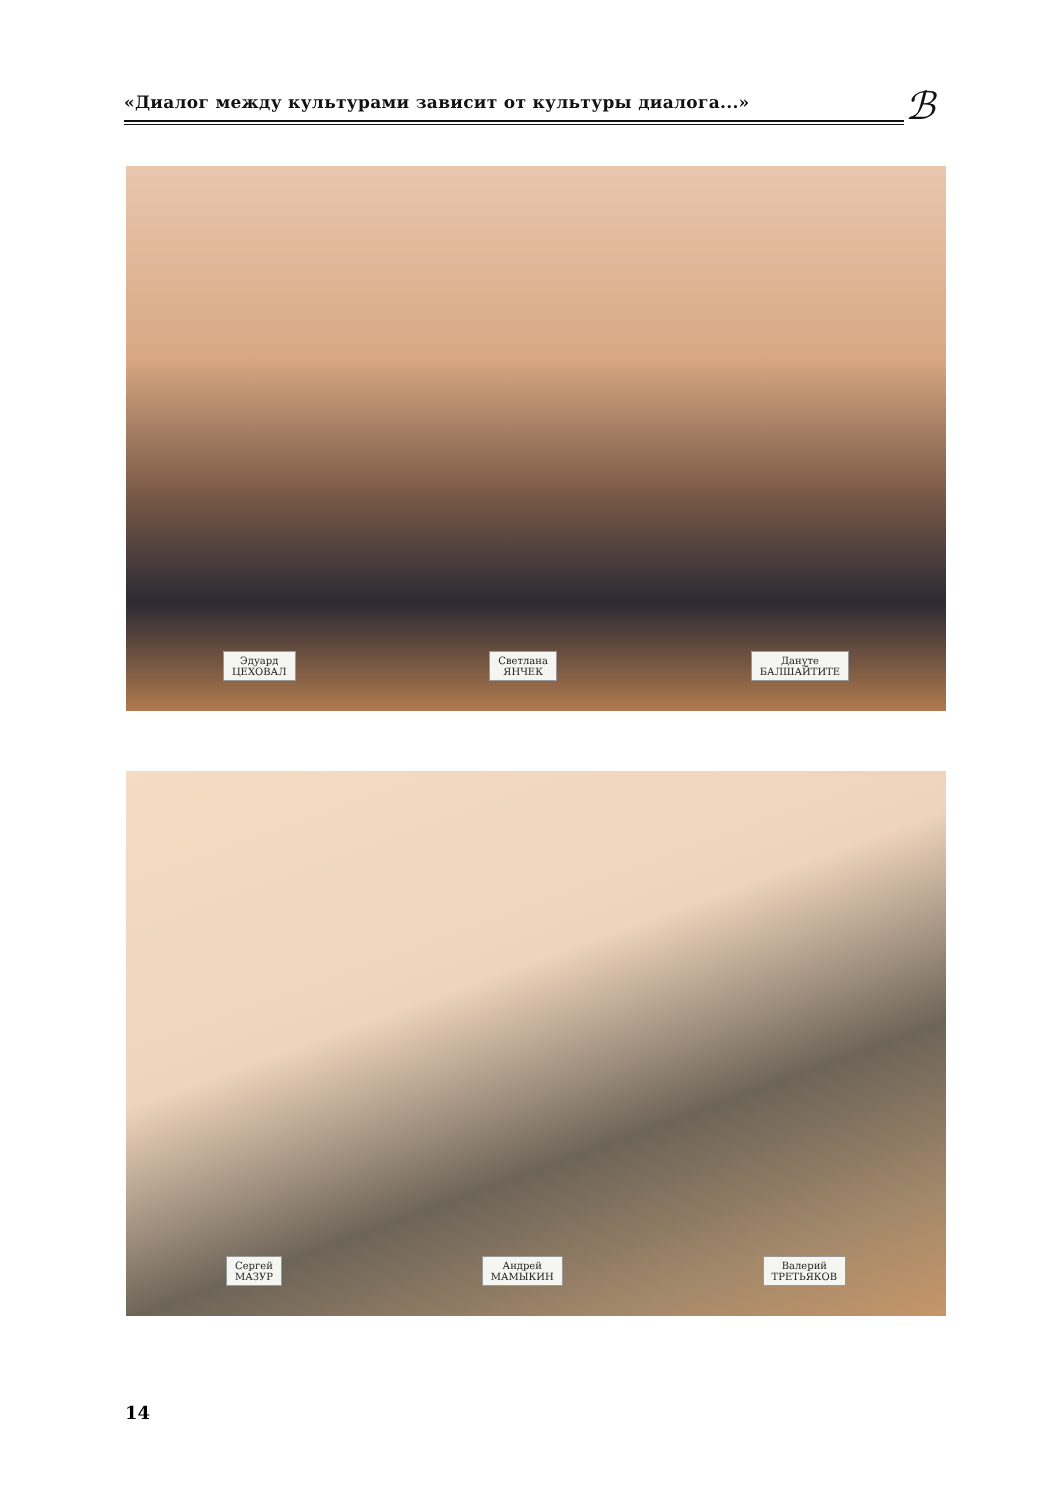«Диалог между культурами зависит от культуры диалога...» ℬ
Эдуард
ЦЕХОВАЛ Светлана
ЯНЧЕК Дануте
БАЛШАЙТИТЕ
Сергей
МАЗУР Андрей
МАМЫКИН Валерий
ТРЕТЬЯКОВ
14